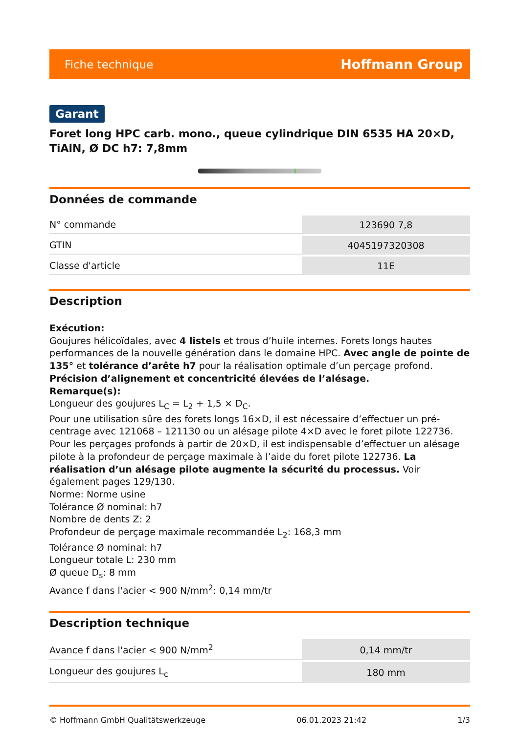Fiche technique Hoffmann Group
Garant
Foret long HPC carb. mono., queue cylindrique DIN 6535 HA 20×D, TiAlN, Ø DC h7: 7,8mm
Données de commande
| N° commande | 123690 7,8 |
| GTIN | 4045197320308 |
| Classe d'article | 11E |
Description
Exécution:
Goujures hélicoïdales, avec 4 listels et trous d’huile internes. Forets longs hautes performances de la nouvelle génération dans le domaine HPC. Avec angle de pointe de 135° et tolérance d’arête h7 pour la réalisation optimale d’un perçage profond. Précision d’alignement et concentricité élevées de l’alésage.
Remarque(s):
Longueur des goujures L<sub>C</sub> = L<sub>2</sub> + 1,5 × D<sub>C</sub>.
Pour une utilisation sûre des forets longs 16×D, il est nécessaire d’effectuer un pré-centrage avec 121068 – 121130 ou un alésage pilote 4×D avec le foret pilote 122736. Pour les perçages profonds à partir de 20×D, il est indispensable d’effectuer un alésage pilote à la profondeur de perçage maximale à l’aide du foret pilote 122736. La réalisation d’un alésage pilote augmente la sécurité du processus. Voir également pages 129/130.
Norme: Norme usine
Tolérance Ø nominal: h7
Nombre de dents Z: 2
Profondeur de perçage maximale recommandée L<sub>2</sub>: 168,3 mm
Tolérance Ø nominal: h7
Longueur totale L: 230 mm
Ø queue D<sub>s</sub>: 8 mm
Avance f dans l'acier < 900 N/mm<sup>2</sup>: 0,14 mm/tr
Description technique
| Avance f dans l'acier < 900 N/mm<sup>2</sup> | 0,14 mm/tr |
| Longueur des goujures L<sub>c</sub> | 180 mm |
© Hoffmann GmbH Qualitätswerkzeuge 06.01.2023 21:42 1/3